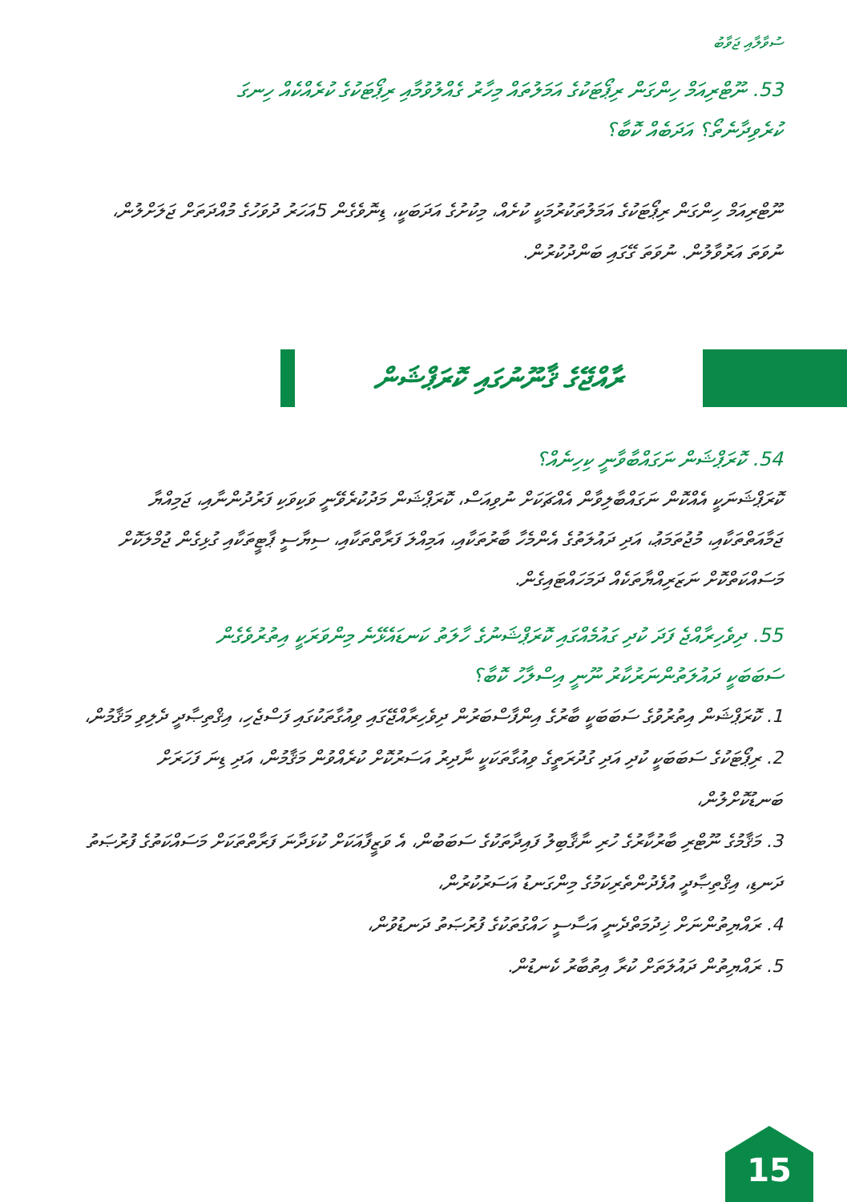ސުވާލާއި ޖަވާބު
53. ނޫޓްރިއަމް ހިންގަން ރިޕޯޓަކުގެ އަމަލުތައް މިހާރު ގެއްލުވުމާއި ރިޕޯޓަކުގެ ކުރެއްކެއް ހިނގަ
ކުރެވިދާނެތޯ؟ އަދަބެއް ކޮބާ؟
ނޫޓްރިއަމް ހިންގަން ރިޕޯޓަކުގެ އަމަލުތަކުރުމަކީ ކުށެއް، މިކުށުގެ އަދަބަކީ، ޑިނޮވެގެން 5އަހަރު ދުވަހުގެ މުއްދަތަށް ޖަލަށްލުން، ނުވަތަ އަރުވާލުން. ނުވަތަ ގޭގައި ބަންދުކުރުން.
ރާއްޖޭގެ ޤާނޫނުގައި ކޮރަޕްޝަން
54. ކޮރަޕްޝަން ނަގައްބާވާނީ ކިހިނެއް؟
ކޮރަޕްޝަނަކީ އެއްކޮން ނަގައްބާލިވާން އެއްޗަކަށް ނުވިއަސް، ކޮރަޕްޝަން މަދުކުރެވޭނީ ވަކިވަކި ފަރުދުންނާއި، ޖަމިއްޔާ ޖަމާއަތްތަކާއި، މުޖުތަމަޢު، އަދި ދައުލަތުގެ އެންމެހާ ބާރުތަކާއި، އަމިއްލަ ފަރާތްތަކާއި، ސިޔާސީ ޕާޓީތަކާއި ގުޅިގެން ޖުމްލަކޮށް މަސައްކަތްކޮށް ނަޒަރިއްޔާތަކެއް ދަމަހައްޓައިގެން.
55. ދިވެހިރާއްޖެ ފަދަ ކުދި ގައުމެއްގައި ކޮރަޕްޝަނުގެ ހާލަތު ކަނޑައެޅޭނެ މިންވަރަކީ އިތުރުވެގެން
ސަބަބަކީ ދައުލަތުންނަރުކާރު ނޫނީ އިސްލާހު ކޮބާ؟
1. ކޮރަޕްޝަން އިތުރުވުގެ ސަބަބަކީ ބާރުގެ އިންފާސްބަރުން ދިވެހިރާއްޖޭގައި ވިއުގާތަކުގައި ފަސްޖެހި، އިޤްތިޞާދީ ދެލިވި މަޤާމުން،
2. ރިޕޯޓަކުގެ ސަބަބަކީ ކުދި އަދި ގުދުރަތީގެ ވިއުގާތަކަކީ ނާދިރު އަސަރުކޮށް ކުރެއްވުން މަޤާމުން، އަދި ޑިނަ ފަހަރަށް ބަނޑުކޮށްލުން،
3. މަޤާމުގެ ނޫޓްރި ބާރުކާރުގެ ހުރި ނާޤާބިލު ފައިދާތަކުގެ ސަބަބުން، އެ ވަޒީފާއަކަށް ކުޅަދާނަ ފަރާތްތަކަށް މަސައްކަތުގެ ފުރުޞަތު ދަނޑި، އިޤްތިޞާދީ އުފެދުންތެރިކަމުގެ މިންގަނޑު އަސަރުކުރުން،
4. ރައްޔިތުންނަށް ޚިދުމަތްދެނީ އަސާސީ ހައްގުތަކުގެ ފުރުޞަތު ދަނޑުވުން،
5. ރައްޔިތުން ދައުލަތަށް ކުރާ އިތުބާރު ކެނޑުން.
15